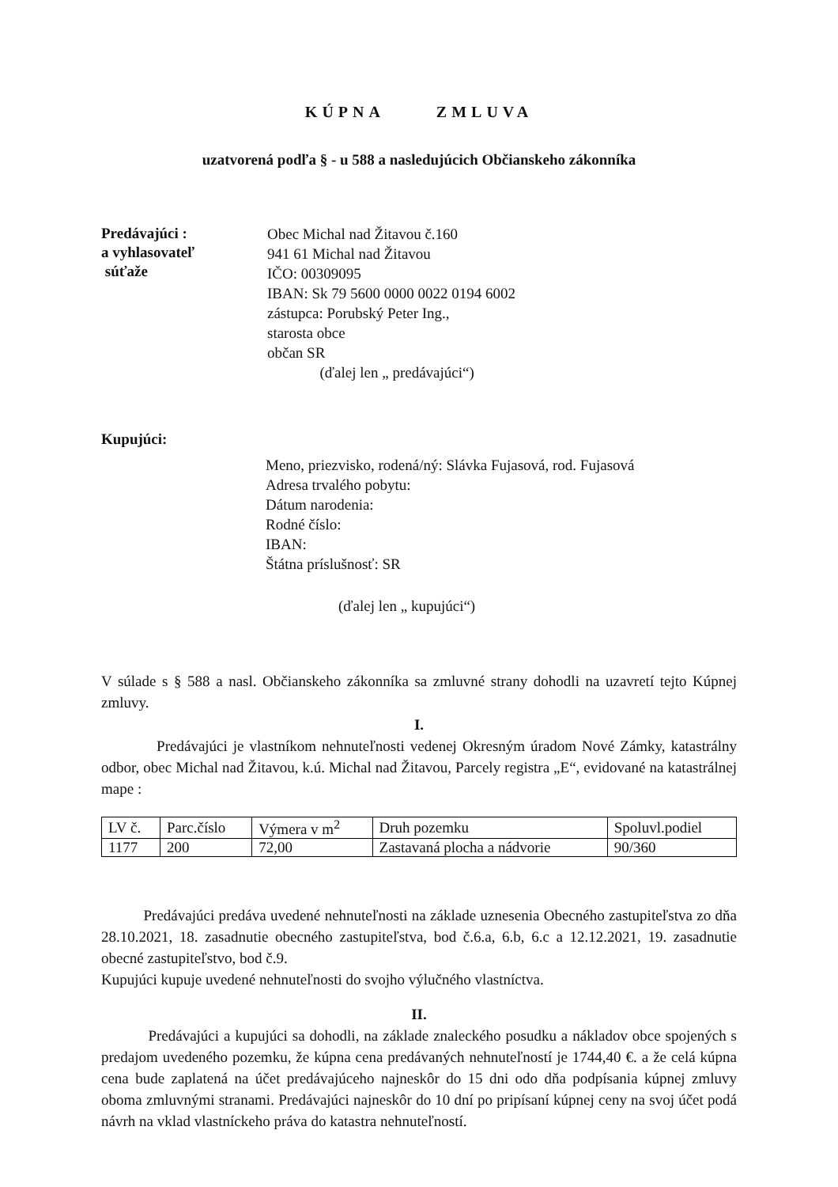KÚPNA ZMLUVA
uzatvorená podľa § - u 588 a nasledujúcich Občianskeho zákonníka
Predávajúci :
a vyhlasovateľ
súťaže
Obec Michal nad Žitavou č.160
941 61 Michal nad Žitavou
IČO: 00309095
IBAN: Sk 79 5600 0000 0022 0194 6002
zástupca: Porubský Peter Ing.,
starosta obce
občan SR
(ďalej len „ predávajúci“)
Kupujúci:
Meno, priezvisko, rodená/ný: Slávka Fujasová, rod. Fujasová
Adresa trvalého pobytu:
Dátum narodenia:
Rodné číslo:
IBAN:
Štátna príslušnosť: SR
(ďalej len „ kupujúci“)
V súlade s § 588 a nasl. Občianskeho zákonníka sa zmluvné strany dohodli na uzavretí tejto Kúpnej zmluvy.
I.
Predávajúci je vlastníkom nehnuteľnosti vedenej Okresným úradom Nové Zámky, katastrálny odbor, obec Michal nad Žitavou, k.ú. Michal nad Žitavou, Parcely registra „E“, evidované na katastrálnej mape :
| LV č. | Parc.číslo | Výmera v m<sup>2</sup> | Druh pozemku | Spoluvl.podiel |
| --- | --- | --- | --- | --- |
| 1177 | 200 | 72,00 | Zastavaná plocha a nádvorie | 90/360 |
Predávajúci predáva uvedené nehnuteľnosti na základe uznesenia Obecného zastupiteľstva zo dňa 28.10.2021, 18. zasadnutie obecného zastupiteľstva, bod č.6.a, 6.b, 6.c a 12.12.2021, 19. zasadnutie obecné zastupiteľstvo, bod č.9.
Kupujúci kupuje uvedené nehnuteľnosti do svojho výlučného vlastníctva.
II.
Predávajúci a kupujúci sa dohodli, na základe znaleckého posudku a nákladov obce spojených s predajom uvedeného pozemku, že kúpna cena predávaných nehnuteľností je 1744,40 €. a že celá kúpna cena bude zaplatená na účet predávajúceho najneskôr do 15 dni odo dňa podpísania kúpnej zmluvy oboma zmluvnými stranami. Predávajúci najneskôr do 10 dní po pripísaní kúpnej ceny na svoj účet podá návrh na vklad vlastníckeho práva do katastra nehnuteľností.